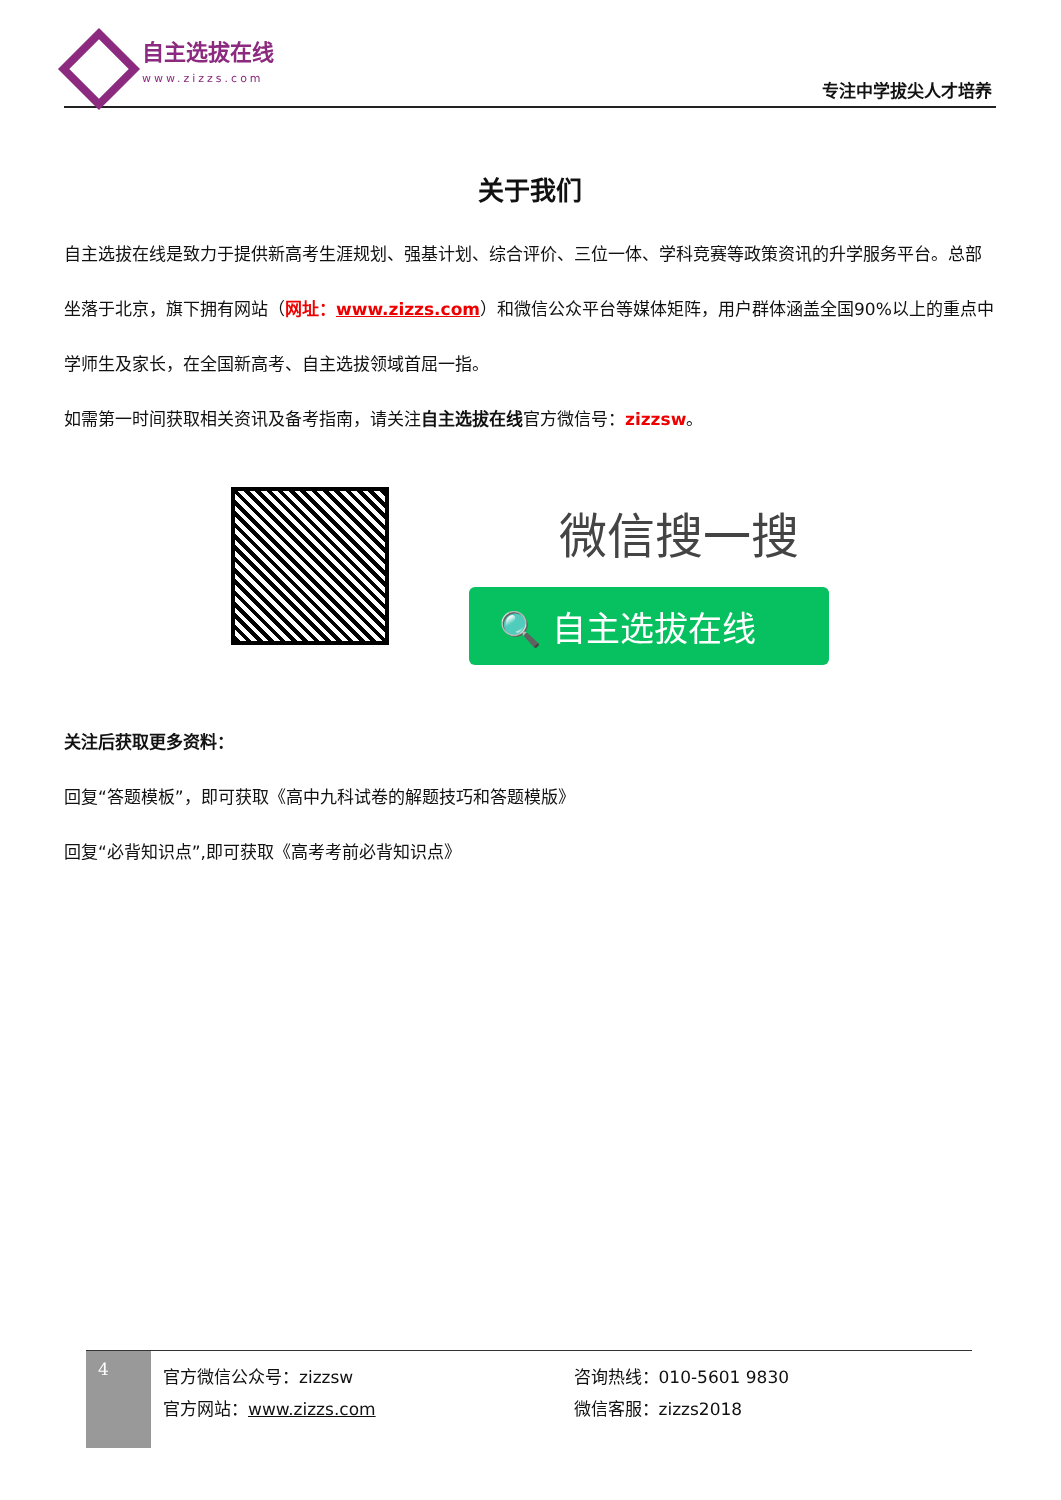自主选拔在线
www.zizzs.com
专注中学拔尖人才培养
关于我们
自主选拔在线是致力于提供新高考生涯规划、强基计划、综合评价、三位一体、学科竞赛等政策资讯的升学服务平台。总部坐落于北京，旗下拥有网站（网址：www.zizzs.com）和微信公众平台等媒体矩阵，用户群体涵盖全国90%以上的重点中学师生及家长，在全国新高考、自主选拔领域首屈一指。
如需第一时间获取相关资讯及备考指南，请关注自主选拔在线官方微信号：zizzsw。
微信搜一搜
🔍 自主选拔在线
关注后获取更多资料：
回复“答题模板”，即可获取《高中九科试卷的解题技巧和答题模版》
回复“必背知识点”,即可获取《高考考前必背知识点》
4
官方微信公众号：zizzsw
官方网站：www.zizzs.com
咨询热线：010-5601 9830
微信客服：zizzs2018